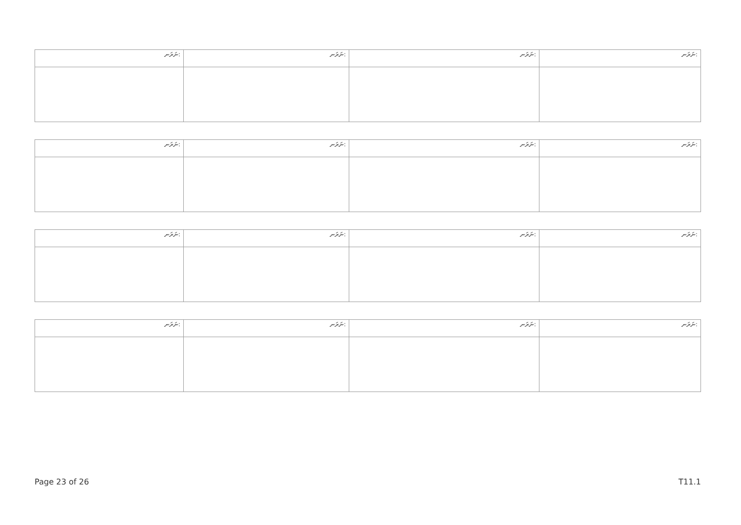| ނަރަނ: | ނަރަނ: | ނަރަނ: | ނަރަނ: |
| ނަރަނ: | ނަރަނ: | ނަރަނ: | ނަރަނ: |
| ނަރަނ: | ނަރަނ: | ނަރަނ: | ނަރަނ: |
| ނަރަނ: | ނަރަނ: | ނަރަނ: | ނަރަނ: |
Page 23 of 26 T11.1